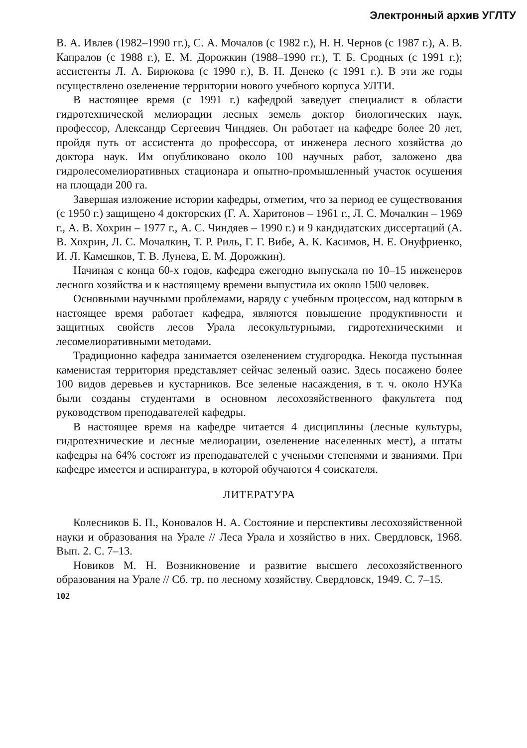Электронный архив УГЛТУ
В. А. Ивлев (1982–1990 гг.), С. А. Мочалов (с 1982 г.), Н. Н. Чернов (с 1987 г.), А. В. Капралов (с 1988 г.), Е. М. Дорожкин (1988–1990 гг.), Т. Б. Сродных (с 1991 г.); ассистенты Л. А. Бирюкова (с 1990 г.), В. Н. Денеко (с 1991 г.). В эти же годы осуществлено озеленение территории нового учебного корпуса УЛТИ.
В настоящее время (с 1991 г.) кафедрой заведует специалист в области гидротехнической мелиорации лесных земель доктор биологических наук, профессор, Александр Сергеевич Чиндяев. Он работает на кафедре более 20 лет, пройдя путь от ассистента до профессора, от инженера лесного хозяйства до доктора наук. Им опубликовано около 100 научных работ, заложено два гидролесомелиоративных стационара и опытно-промышленный участок осушения на площади 200 га.
Завершая изложение истории кафедры, отметим, что за период ее существования (с 1950 г.) защищено 4 докторских (Г. А. Харитонов – 1961 г., Л. С. Мочалкин – 1969 г., А. В. Хохрин – 1977 г., А. С. Чиндяев – 1990 г.) и 9 кандидатских диссертаций (А. В. Хохрин, Л. С. Мочалкин, Т. Р. Риль, Г. Г. Вибе, А. К. Касимов, Н. Е. Онуфриенко, И. Л. Камешков, Т. В. Лунева, Е. М. Дорожкин).
Начиная с конца 60-х годов, кафедра ежегодно выпускала по 10–15 инженеров лесного хозяйства и к настоящему времени выпустила их около 1500 человек.
Основными научными проблемами, наряду с учебным процессом, над которым в настоящее время работает кафедра, являются повышение продуктивности и защитных свойств лесов Урала лесокультурными, гидротехническими и лесомелиоративными методами.
Традиционно кафедра занимается озеленением студгородка. Некогда пустынная каменистая территория представляет сейчас зеленый оазис. Здесь посажено более 100 видов деревьев и кустарников. Все зеленые насаждения, в т. ч. около НУКа были созданы студентами в основном лесохозяйственного факультета под руководством преподавателей кафедры.
В настоящее время на кафедре читается 4 дисциплины (лесные культуры, гидротехнические и лесные мелиорации, озеленение населенных мест), а штаты кафедры на 64% состоят из преподавателей с учеными степенями и званиями. При кафедре имеется и аспирантура, в которой обучаются 4 соискателя.
ЛИТЕРАТУРА
Колесников Б. П., Коновалов Н. А. Состояние и перспективы лесохозяйственной науки и образования на Урале // Леса Урала и хозяйство в них. Свердловск, 1968. Вып. 2. С. 7–13.
Новиков М. Н. Возникновение и развитие высшего лесохозяйственного образования на Урале // Сб. тр. по лесному хозяйству. Свердловск, 1949. С. 7–15.
102